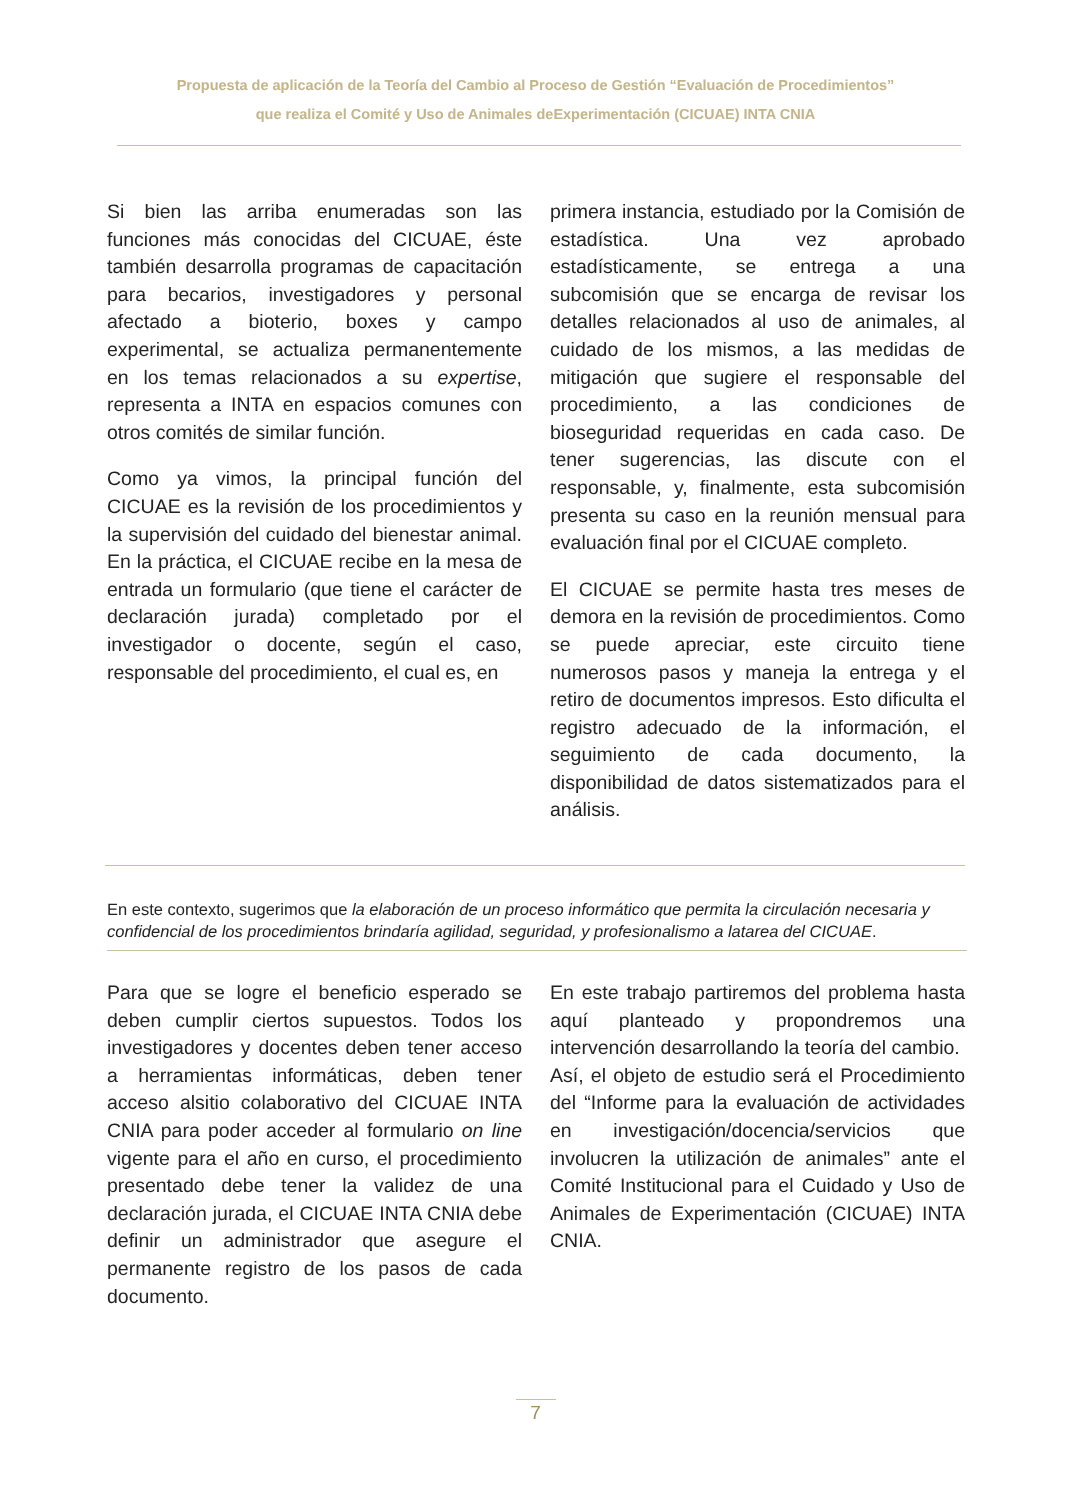Propuesta de aplicación de la Teoría del Cambio al Proceso de Gestión “Evaluación de Procedimientos”
que realiza el Comité y Uso de Animales deExperimentación (CICUAE) INTA CNIA
Si bien las arriba enumeradas son las funciones más conocidas del CICUAE, éste también desarrolla programas de capacitación para becarios, investigadores y personal afectado a bioterio, boxes y campo experimental, se actualiza permanentemente en los temas relacionados a su expertise, representa a INTA en espacios comunes con otros comités de similar función.
Como ya vimos, la principal función del CICUAE es la revisión de los procedimientos y la supervisión del cuidado del bienestar animal. En la práctica, el CICUAE recibe en la mesa de entrada un formulario (que tiene el carácter de declaración jurada) completado por el investigador o docente, según el caso, responsable del procedimiento, el cual es, en
primera instancia, estudiado por la Comisión de estadística. Una vez aprobado estadísticamente, se entrega a una subcomisión que se encarga de revisar los detalles relacionados al uso de animales, al cuidado de los mismos, a las medidas de mitigación que sugiere el responsable del procedimiento, a las condiciones de bioseguridad requeridas en cada caso. De tener sugerencias, las discute con el responsable, y, finalmente, esta subcomisión presenta su caso en la reunión mensual para evaluación final por el CICUAE completo.
El CICUAE se permite hasta tres meses de demora en la revisión de procedimientos. Como se puede apreciar, este circuito tiene numerosos pasos y maneja la entrega y el retiro de documentos impresos. Esto dificulta el registro adecuado de la información, el seguimiento de cada documento, la disponibilidad de datos sistematizados para el análisis.
En este contexto, sugerimos que la elaboración de un proceso informático que permita la circulación necesaria y confidencial de los procedimientos brindaría agilidad, seguridad, y profesionalismo a latarea del CICUAE.
Para que se logre el beneficio esperado se deben cumplir ciertos supuestos. Todos los investigadores y docentes deben tener acceso a herramientas informáticas, deben tener acceso alsitio colaborativo del CICUAE INTA CNIA para poder acceder al formulario on line vigente para el año en curso, el procedimiento presentado debe tener la validez de una declaración jurada, el CICUAE INTA CNIA debe definir un administrador que asegure el permanente registro de los pasos de cada documento.
En este trabajo partiremos del problema hasta aquí planteado y propondremos una intervención desarrollando la teoría del cambio.
Así, el objeto de estudio será el Procedimiento del “Informe para la evaluación de actividades en investigación/docencia/servicios que involucren la utilización de animales” ante el Comité Institucional para el Cuidado y Uso de Animales de Experimentación (CICUAE) INTA CNIA.
7